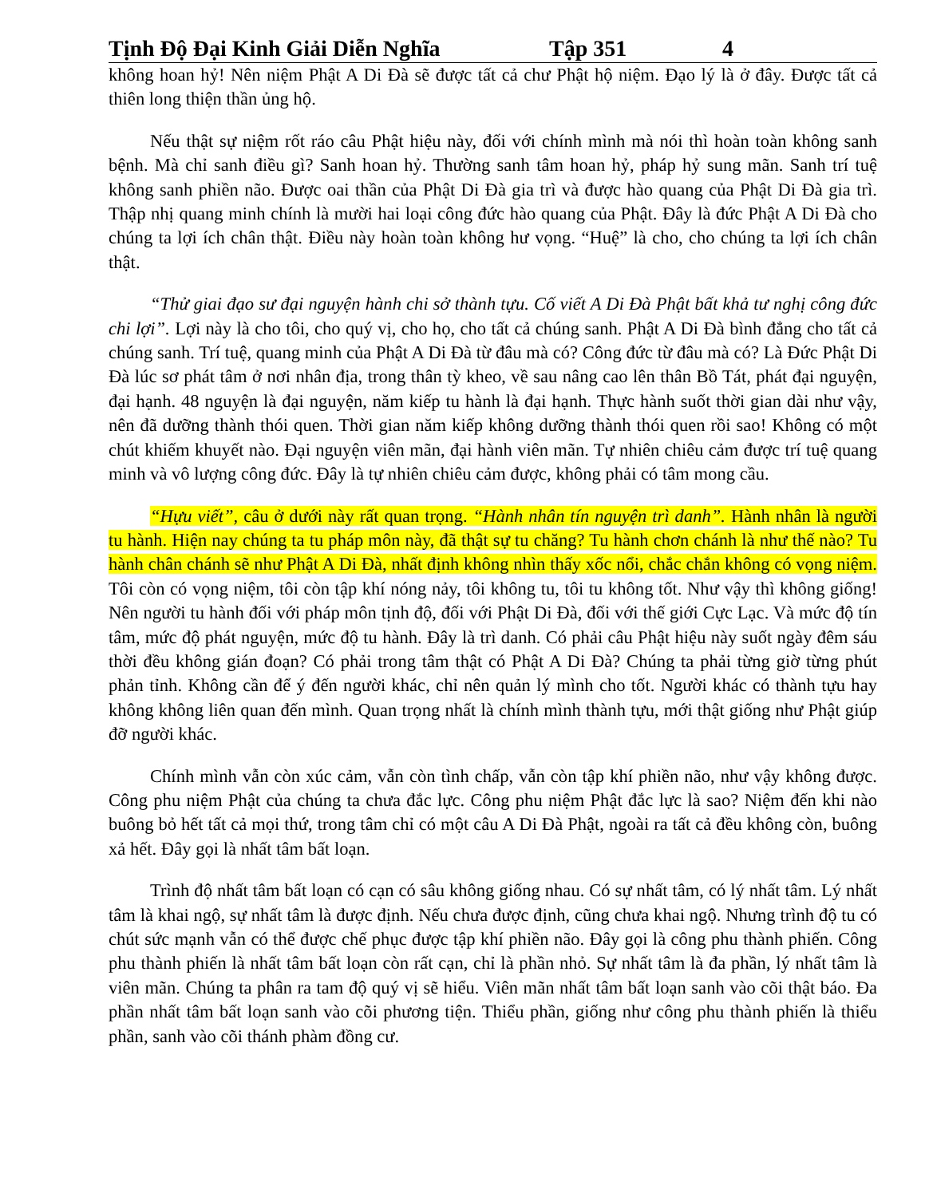Tịnh Độ Đại Kinh Giải Diễn Nghĩa Tập 351 4
không hoan hỷ! Nên niệm Phật A Di Đà sẽ được tất cả chư Phật hộ niệm. Đạo lý là ở đây. Được tất cả thiên long thiện thần ủng hộ.
Nếu thật sự niệm rốt ráo câu Phật hiệu này, đối với chính mình mà nói thì hoàn toàn không sanh bệnh. Mà chỉ sanh điều gì? Sanh hoan hỷ. Thường sanh tâm hoan hỷ, pháp hỷ sung mãn. Sanh trí tuệ không sanh phiền não. Được oai thần của Phật Di Đà gia trì và được hào quang của Phật Di Đà gia trì. Thập nhị quang minh chính là mười hai loại công đức hào quang của Phật. Đây là đức Phật A Di Đà cho chúng ta lợi ích chân thật. Điều này hoàn toàn không hư vọng. “Huệ” là cho, cho chúng ta lợi ích chân thật.
“Thử giai đạo sư đại nguyện hành chi sở thành tựu. Cố viết A Di Đà Phật bất khả tư nghị công đức chi lợi”. Lợi này là cho tôi, cho quý vị, cho họ, cho tất cả chúng sanh. Phật A Di Đà bình đẳng cho tất cả chúng sanh. Trí tuệ, quang minh của Phật A Di Đà từ đâu mà có? Công đức từ đâu mà có? Là Đức Phật Di Đà lúc sơ phát tâm ở nơi nhân địa, trong thân tỳ kheo, về sau nâng cao lên thân Bồ Tát, phát đại nguyện, đại hạnh. 48 nguyện là đại nguyện, năm kiếp tu hành là đại hạnh. Thực hành suốt thời gian dài như vậy, nên đã dưỡng thành thói quen. Thời gian năm kiếp không dưỡng thành thói quen rồi sao! Không có một chút khiếm khuyết nào. Đại nguyện viên mãn, đại hành viên mãn. Tự nhiên chiêu cảm được trí tuệ quang minh và vô lượng công đức. Đây là tự nhiên chiêu cảm được, không phải có tâm mong cầu.
“Hựu viết”, câu ở dưới này rất quan trọng. “Hành nhân tín nguyện trì danh”. Hành nhân là người tu hành. Hiện nay chúng ta tu pháp môn này, đã thật sự tu chăng? Tu hành chơn chánh là như thế nào? Tu hành chân chánh sẽ như Phật A Di Đà, nhất định không nhìn thấy xốc nổi, chắc chắn không có vọng niệm. Tôi còn có vọng niệm, tôi còn tập khí nóng nảy, tôi không tu, tôi tu không tốt. Như vậy thì không giống! Nên người tu hành đối với pháp môn tịnh độ, đối với Phật Di Đà, đối với thế giới Cực Lạc. Và mức độ tín tâm, mức độ phát nguyện, mức độ tu hành. Đây là trì danh. Có phải câu Phật hiệu này suốt ngày đêm sáu thời đều không gián đoạn? Có phải trong tâm thật có Phật A Di Đà? Chúng ta phải từng giờ từng phút phản tỉnh. Không cần để ý đến người khác, chỉ nên quản lý mình cho tốt. Người khác có thành tựu hay không không liên quan đến mình. Quan trọng nhất là chính mình thành tựu, mới thật giống như Phật giúp đỡ người khác.
Chính mình vẫn còn xúc cảm, vẫn còn tình chấp, vẫn còn tập khí phiền não, như vậy không được. Công phu niệm Phật của chúng ta chưa đắc lực. Công phu niệm Phật đắc lực là sao? Niệm đến khi nào buông bỏ hết tất cả mọi thứ, trong tâm chỉ có một câu A Di Đà Phật, ngoài ra tất cả đều không còn, buông xả hết. Đây gọi là nhất tâm bất loạn.
Trình độ nhất tâm bất loạn có cạn có sâu không giống nhau. Có sự nhất tâm, có lý nhất tâm. Lý nhất tâm là khai ngộ, sự nhất tâm là được định. Nếu chưa được định, cũng chưa khai ngộ. Nhưng trình độ tu có chút sức mạnh vẫn có thể được chế phục được tập khí phiền não. Đây gọi là công phu thành phiến. Công phu thành phiến là nhất tâm bất loạn còn rất cạn, chỉ là phần nhỏ. Sự nhất tâm là đa phần, lý nhất tâm là viên mãn. Chúng ta phân ra tam độ quý vị sẽ hiểu. Viên mãn nhất tâm bất loạn sanh vào cõi thật báo. Đa phần nhất tâm bất loạn sanh vào cõi phương tiện. Thiểu phần, giống như công phu thành phiến là thiểu phần, sanh vào cõi thánh phàm đồng cư.